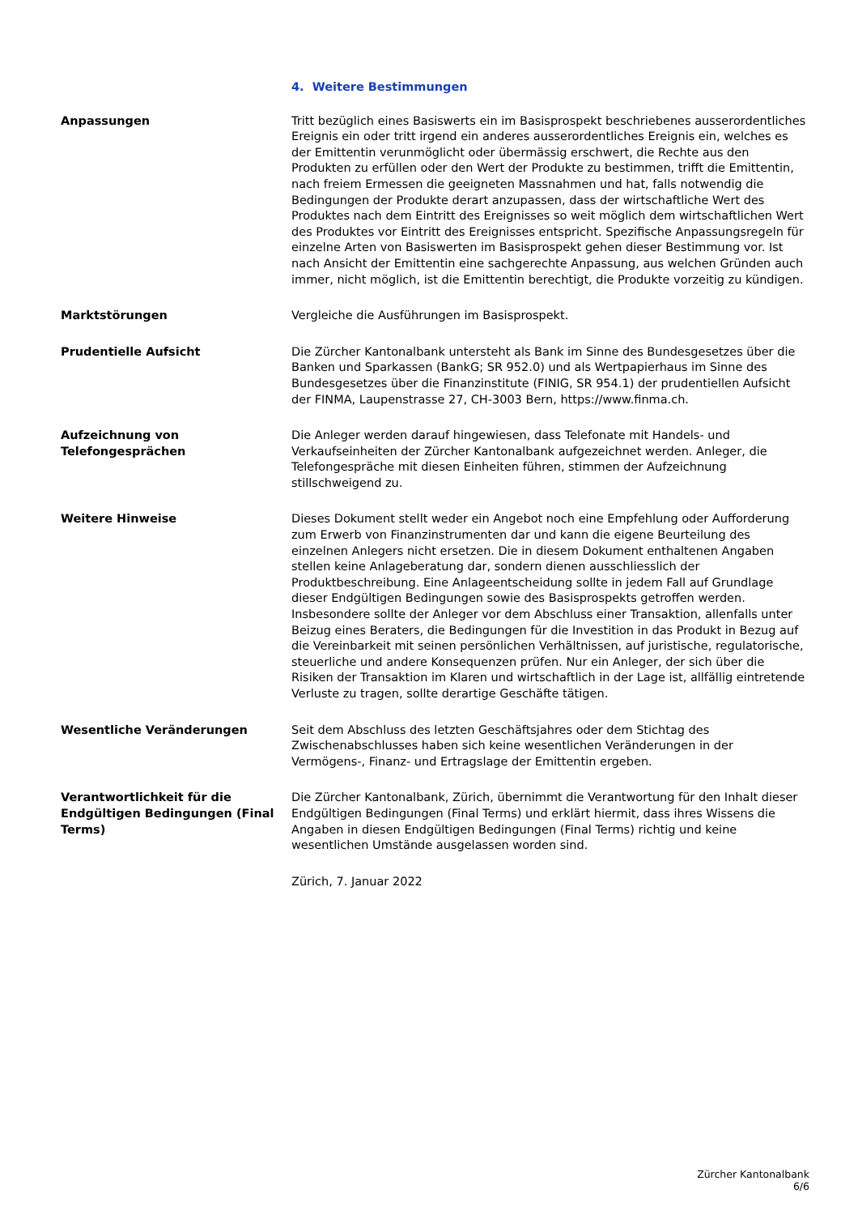4. Weitere Bestimmungen
Anpassungen Tritt bezüglich eines Basiswerts ein im Basisprospekt beschriebenes ausserordentliches Ereignis ein oder tritt irgend ein anderes ausserordentliches Ereignis ein, welches es der Emittentin verunmöglicht oder übermässig erschwert, die Rechte aus den Produkten zu erfüllen oder den Wert der Produkte zu bestimmen, trifft die Emittentin, nach freiem Ermessen die geeigneten Massnahmen und hat, falls notwendig die Bedingungen der Produkte derart anzupassen, dass der wirtschaftliche Wert des Produktes nach dem Eintritt des Ereignisses so weit möglich dem wirtschaftlichen Wert des Produktes vor Eintritt des Ereignisses entspricht. Spezifische Anpassungsregeln für einzelne Arten von Basiswerten im Basisprospekt gehen dieser Bestimmung vor. Ist nach Ansicht der Emittentin eine sachgerechte Anpassung, aus welchen Gründen auch immer, nicht möglich, ist die Emittentin berechtigt, die Produkte vorzeitig zu kündigen.
Marktstörungen Vergleiche die Ausführungen im Basisprospekt.
Prudentielle Aufsicht Die Zürcher Kantonalbank untersteht als Bank im Sinne des Bundesgesetzes über die Banken und Sparkassen (BankG; SR 952.0) und als Wertpapierhaus im Sinne des Bundesgesetzes über die Finanzinstitute (FINIG, SR 954.1) der prudentiellen Aufsicht der FINMA, Laupenstrasse 27, CH-3003 Bern, https://www.finma.ch.
Aufzeichnung von Telefongesprächen
Die Anleger werden darauf hingewiesen, dass Telefonate mit Handels- und Verkaufseinheiten der Zürcher Kantonalbank aufgezeichnet werden. Anleger, die Telefongespräche mit diesen Einheiten führen, stimmen der Aufzeichnung stillschweigend zu.
Weitere Hinweise Dieses Dokument stellt weder ein Angebot noch eine Empfehlung oder Aufforderung zum Erwerb von Finanzinstrumenten dar und kann die eigene Beurteilung des einzelnen Anlegers nicht ersetzen. Die in diesem Dokument enthaltenen Angaben stellen keine Anlageberatung dar, sondern dienen ausschliesslich der Produktbeschreibung. Eine Anlageentscheidung sollte in jedem Fall auf Grundlage dieser Endgültigen Bedingungen sowie des Basisprospekts getroffen werden. Insbesondere sollte der Anleger vor dem Abschluss einer Transaktion, allenfalls unter Beizug eines Beraters, die Bedingungen für die Investition in das Produkt in Bezug auf die Vereinbarkeit mit seinen persönlichen Verhältnissen, auf juristische, regulatorische, steuerliche und andere Konsequenzen prüfen. Nur ein Anleger, der sich über die Risiken der Transaktion im Klaren und wirtschaftlich in der Lage ist, allfällig eintretende Verluste zu tragen, sollte derartige Geschäfte tätigen.
Wesentliche Veränderungen Seit dem Abschluss des letzten Geschäftsjahres oder dem Stichtag des Zwischenabschlusses haben sich keine wesentlichen Veränderungen in der Vermögens-, Finanz- und Ertragslage der Emittentin ergeben.
Verantwortlichkeit für die Endgültigen Bedingungen (Final Terms)
Die Zürcher Kantonalbank, Zürich, übernimmt die Verantwortung für den Inhalt dieser Endgültigen Bedingungen (Final Terms) und erklärt hiermit, dass ihres Wissens die Angaben in diesen Endgültigen Bedingungen (Final Terms) richtig und keine wesentlichen Umstände ausgelassen worden sind.
Zürich, 7. Januar 2022
Zürcher Kantonalbank
6/6